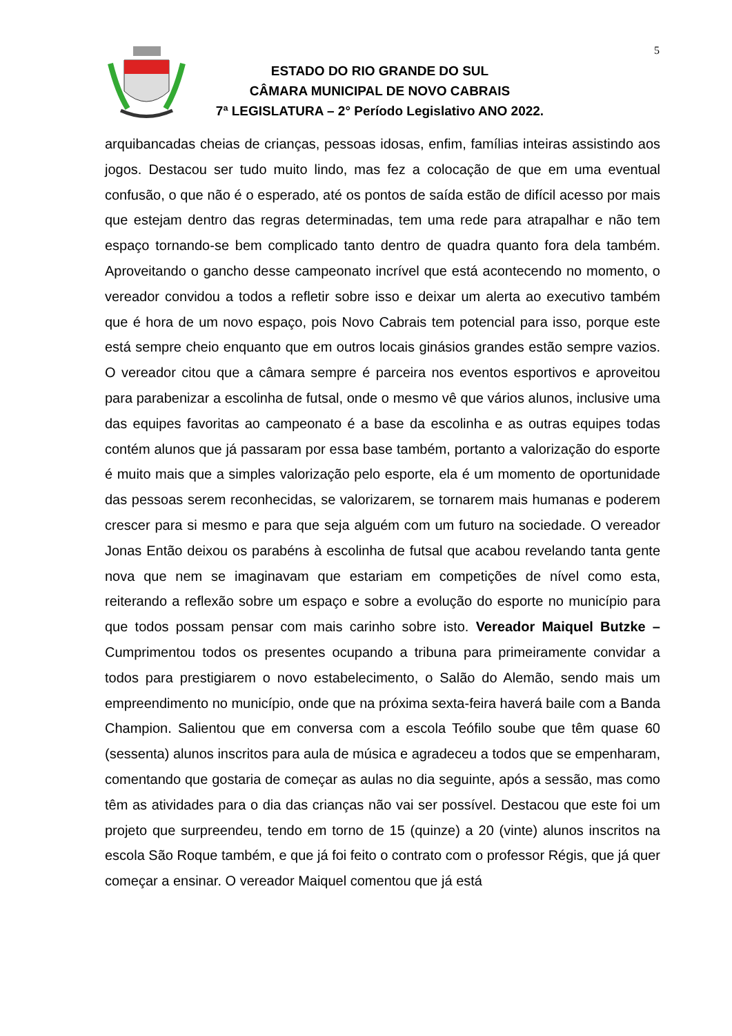5
ESTADO DO RIO GRANDE DO SUL
CÂMARA MUNICIPAL DE NOVO CABRAIS
7ª LEGISLATURA – 2° Período Legislativo ANO 2022.
arquibancadas cheias de crianças, pessoas idosas, enfim, famílias inteiras assistindo aos jogos. Destacou ser tudo muito lindo, mas fez a colocação de que em uma eventual confusão, o que não é o esperado, até os pontos de saída estão de difícil acesso por mais que estejam dentro das regras determinadas, tem uma rede para atrapalhar e não tem espaço tornando-se bem complicado tanto dentro de quadra quanto fora dela também. Aproveitando o gancho desse campeonato incrível que está acontecendo no momento, o vereador convidou a todos a refletir sobre isso e deixar um alerta ao executivo também que é hora de um novo espaço, pois Novo Cabrais tem potencial para isso, porque este está sempre cheio enquanto que em outros locais ginásios grandes estão sempre vazios. O vereador citou que a câmara sempre é parceira nos eventos esportivos e aproveitou para parabenizar a escolinha de futsal, onde o mesmo vê que vários alunos, inclusive uma das equipes favoritas ao campeonato é a base da escolinha e as outras equipes todas contém alunos que já passaram por essa base também, portanto a valorização do esporte é muito mais que a simples valorização pelo esporte, ela é um momento de oportunidade das pessoas serem reconhecidas, se valorizarem, se tornarem mais humanas e poderem crescer para si mesmo e para que seja alguém com um futuro na sociedade. O vereador Jonas Então deixou os parabéns à escolinha de futsal que acabou revelando tanta gente nova que nem se imaginavam que estariam em competições de nível como esta, reiterando a reflexão sobre um espaço e sobre a evolução do esporte no município para que todos possam pensar com mais carinho sobre isto. Vereador Maiquel Butzke – Cumprimentou todos os presentes ocupando a tribuna para primeiramente convidar a todos para prestigiarem o novo estabelecimento, o Salão do Alemão, sendo mais um empreendimento no município, onde que na próxima sexta-feira haverá baile com a Banda Champion. Salientou que em conversa com a escola Teófilo soube que têm quase 60 (sessenta) alunos inscritos para aula de música e agradeceu a todos que se empenharam, comentando que gostaria de começar as aulas no dia seguinte, após a sessão, mas como têm as atividades para o dia das crianças não vai ser possível. Destacou que este foi um projeto que surpreendeu, tendo em torno de 15 (quinze) a 20 (vinte) alunos inscritos na escola São Roque também, e que já foi feito o contrato com o professor Régis, que já quer começar a ensinar. O vereador Maiquel comentou que já está